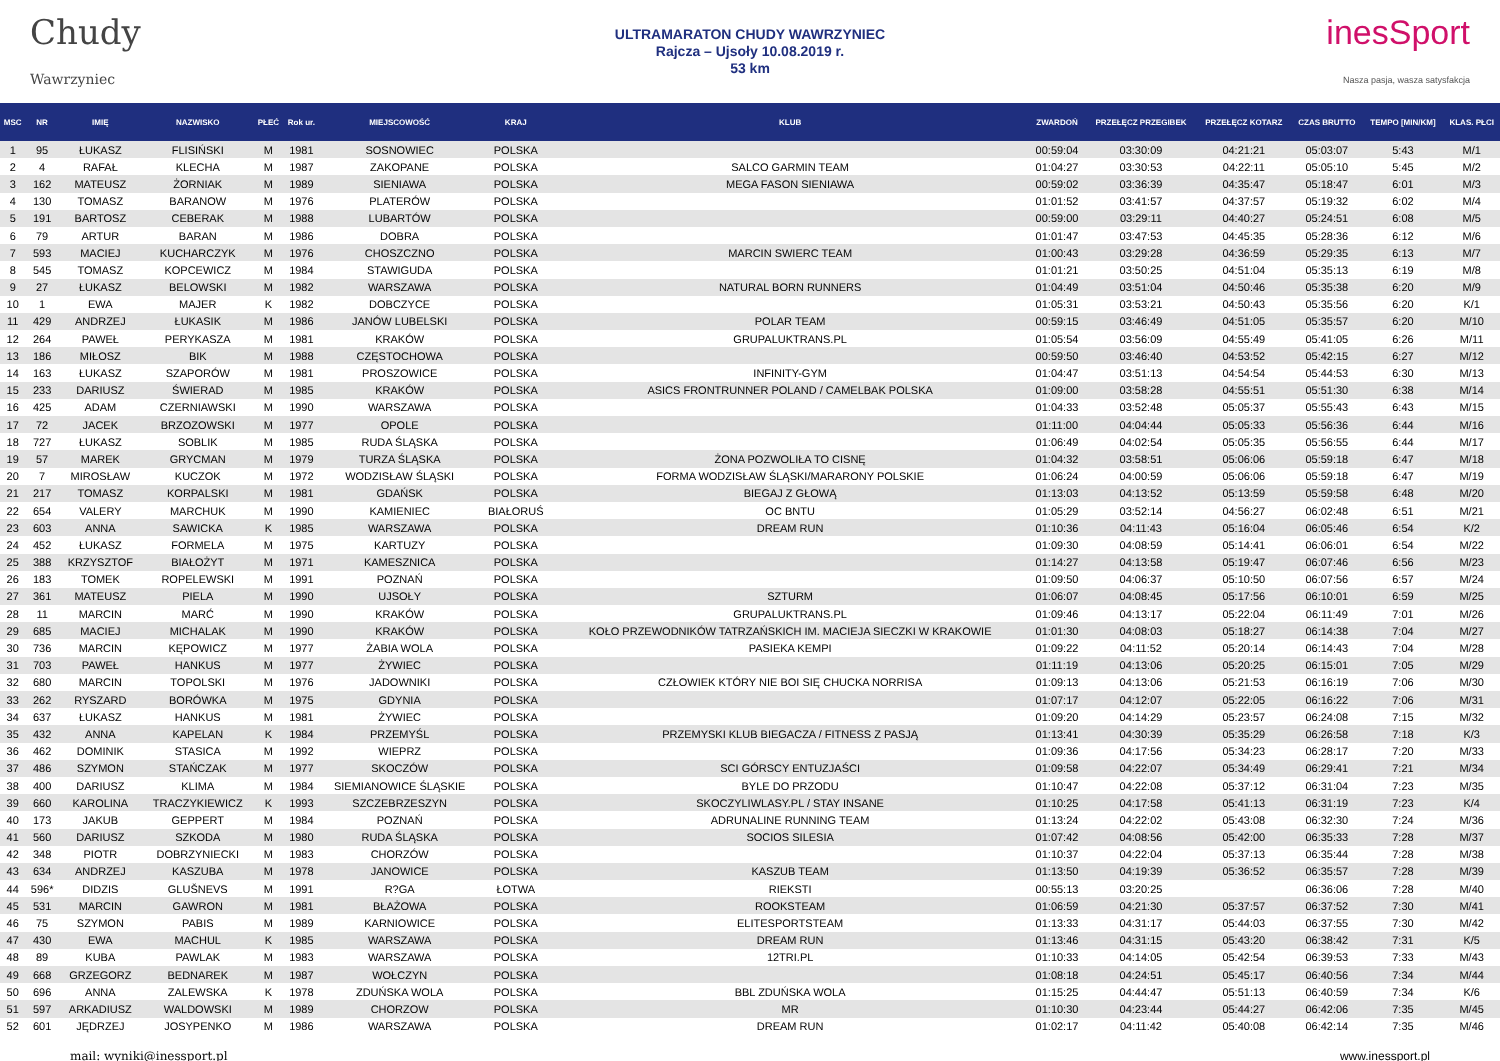Chudy
Wawrzyniec
ULTRAMARATON CHUDY WAWRZYNIEC
Rajcza – Ujsoły 10.08.2019 r.
53 km
inesSport
Nasza pasja, wasza satysfakcja
| MSC | NR | IMIĘ | NAZWISKO | PŁEĆ | Rok ur. | MIEJSCOWOŚĆ | KRAJ | KLUB | ZWARDOŃ | PRZEŁĘCZ PRZEGIBEK | PRZEŁĘCZ KOTARZ | CZAS BRUTTO | TEMPO [MIN/KM] | KLAS. PŁCI |
| --- | --- | --- | --- | --- | --- | --- | --- | --- | --- | --- | --- | --- | --- | --- |
| 1 | 95 | ŁUKASZ | FLISIŃSKI | M | 1981 | SOSNOWIEC | POLSKA | | 00:59:04 | 03:30:09 | 04:21:21 | 05:03:07 | 5:43 | M/1 |
| 2 | 4 | RAFAŁ | KLECHA | M | 1987 | ZAKOPANE | POLSKA | SALCO GARMIN TEAM | 01:04:27 | 03:30:53 | 04:22:11 | 05:05:10 | 5:45 | M/2 |
| 3 | 162 | MATEUSZ | ŻORNIAK | M | 1989 | SIENIAWA | POLSKA | MEGA FASON SIENIAWA | 00:59:02 | 03:36:39 | 04:35:47 | 05:18:47 | 6:01 | M/3 |
| 4 | 130 | TOMASZ | BARANOW | M | 1976 | PLATERÓW | POLSKA | | 01:01:52 | 03:41:57 | 04:37:57 | 05:19:32 | 6:02 | M/4 |
| 5 | 191 | BARTOSZ | CEBERAK | M | 1988 | LUBARTÓW | POLSKA | | 00:59:00 | 03:29:11 | 04:40:27 | 05:24:51 | 6:08 | M/5 |
| 6 | 79 | ARTUR | BARAN | M | 1986 | DOBRA | POLSKA | | 01:01:47 | 03:47:53 | 04:45:35 | 05:28:36 | 6:12 | M/6 |
| 7 | 593 | MACIEJ | KUCHARCZYK | M | 1976 | CHOSZCZNO | POLSKA | MARCIN SWIERC TEAM | 01:00:43 | 03:29:28 | 04:36:59 | 05:29:35 | 6:13 | M/7 |
| 8 | 545 | TOMASZ | KOPCEWICZ | M | 1984 | STAWIGUDA | POLSKA | | 01:01:21 | 03:50:25 | 04:51:04 | 05:35:13 | 6:19 | M/8 |
| 9 | 27 | ŁUKASZ | BELOWSKI | M | 1982 | WARSZAWA | POLSKA | NATURAL BORN RUNNERS | 01:04:49 | 03:51:04 | 04:50:46 | 05:35:38 | 6:20 | M/9 |
| 10 | 1 | EWA | MAJER | K | 1982 | DOBCZYCE | POLSKA | | 01:05:31 | 03:53:21 | 04:50:43 | 05:35:56 | 6:20 | K/1 |
| 11 | 429 | ANDRZEJ | ŁUKASIK | M | 1986 | JANÓW LUBELSKI | POLSKA | POLAR TEAM | 00:59:15 | 03:46:49 | 04:51:05 | 05:35:57 | 6:20 | M/10 |
| 12 | 264 | PAWEŁ | PERYKASZA | M | 1981 | KRAKÓW | POLSKA | GRUPALUKTRANS.PL | 01:05:54 | 03:56:09 | 04:55:49 | 05:41:05 | 6:26 | M/11 |
| 13 | 186 | MIŁOSZ | BIK | M | 1988 | CZĘSTOCHOWA | POLSKA | | 00:59:50 | 03:46:40 | 04:53:52 | 05:42:15 | 6:27 | M/12 |
| 14 | 163 | ŁUKASZ | SZAPORÓW | M | 1981 | PROSZOWICE | POLSKA | INFINITY-GYM | 01:04:47 | 03:51:13 | 04:54:54 | 05:44:53 | 6:30 | M/13 |
| 15 | 233 | DARIUSZ | ŚWIERAD | M | 1985 | KRAKÓW | POLSKA | ASICS FRONTRUNNER POLAND / CAMELBAK POLSKA | 01:09:00 | 03:58:28 | 04:55:51 | 05:51:30 | 6:38 | M/14 |
| 16 | 425 | ADAM | CZERNIAWSKI | M | 1990 | WARSZAWA | POLSKA | | 01:04:33 | 03:52:48 | 05:05:37 | 05:55:43 | 6:43 | M/15 |
| 17 | 72 | JACEK | BRZOZOWSKI | M | 1977 | OPOLE | POLSKA | | 01:11:00 | 04:04:44 | 05:05:33 | 05:56:36 | 6:44 | M/16 |
| 18 | 727 | ŁUKASZ | SOBLIK | M | 1985 | RUDA ŚLĄSKA | POLSKA | | 01:06:49 | 04:02:54 | 05:05:35 | 05:56:55 | 6:44 | M/17 |
| 19 | 57 | MAREK | GRYCMAN | M | 1979 | TURZA ŚLĄSKA | POLSKA | ŻONA POZWOLIŁA TO CISNĘ | 01:04:32 | 03:58:51 | 05:06:06 | 05:59:18 | 6:47 | M/18 |
| 20 | 7 | MIROSŁAW | KUCZOK | M | 1972 | WODZISŁAW ŚLĄSKI | POLSKA | FORMA WODZISŁAW ŚLĄSKI/MARARONY POLSKIE | 01:06:24 | 04:00:59 | 05:06:06 | 05:59:18 | 6:47 | M/19 |
| 21 | 217 | TOMASZ | KORPALSKI | M | 1981 | GDAŃSK | POLSKA | BIEGAJ Z GŁOWĄ | 01:13:03 | 04:13:52 | 05:13:59 | 05:59:58 | 6:48 | M/20 |
| 22 | 654 | VALERY | MARCHUK | M | 1990 | KAMIENIEC | BIAŁORUŚ | OC BNTU | 01:05:29 | 03:52:14 | 04:56:27 | 06:02:48 | 6:51 | M/21 |
| 23 | 603 | ANNA | SAWICKA | K | 1985 | WARSZAWA | POLSKA | DREAM RUN | 01:10:36 | 04:11:43 | 05:16:04 | 06:05:46 | 6:54 | K/2 |
| 24 | 452 | ŁUKASZ | FORMELA | M | 1975 | KARTUZY | POLSKA | | 01:09:30 | 04:08:59 | 05:14:41 | 06:06:01 | 6:54 | M/22 |
| 25 | 388 | KRZYSZTOF | BIAŁOŻYT | M | 1971 | KAMESZNICA | POLSKA | | 01:14:27 | 04:13:58 | 05:19:47 | 06:07:46 | 6:56 | M/23 |
| 26 | 183 | TOMEK | ROPELEWSKI | M | 1991 | POZNAŃ | POLSKA | | 01:09:50 | 04:06:37 | 05:10:50 | 06:07:56 | 6:57 | M/24 |
| 27 | 361 | MATEUSZ | PIELA | M | 1990 | UJSOŁY | POLSKA | SZTURM | 01:06:07 | 04:08:45 | 05:17:56 | 06:10:01 | 6:59 | M/25 |
| 28 | 11 | MARCIN | MARĆ | M | 1990 | KRAKÓW | POLSKA | GRUPALUKTRANS.PL | 01:09:46 | 04:13:17 | 05:22:04 | 06:11:49 | 7:01 | M/26 |
| 29 | 685 | MACIEJ | MICHALAK | M | 1990 | KRAKÓW | POLSKA | KOŁO PRZEWODNIKÓW TATRZAŃSKICH IM. MACIEJA SIECZKI W KRAKOWIE | 01:01:30 | 04:08:03 | 05:18:27 | 06:14:38 | 7:04 | M/27 |
| 30 | 736 | MARCIN | KĘPOWICZ | M | 1977 | ŻABIA WOLA | POLSKA | PASIEKA KEMPI | 01:09:22 | 04:11:52 | 05:20:14 | 06:14:43 | 7:04 | M/28 |
| 31 | 703 | PAWEŁ | HANKUS | M | 1977 | ŻYWIEC | POLSKA | | 01:11:19 | 04:13:06 | 05:20:25 | 06:15:01 | 7:05 | M/29 |
| 32 | 680 | MARCIN | TOPOLSKI | M | 1976 | JADOWNIKI | POLSKA | CZŁOWIEK KTÓRY NIE BOI SIĘ CHUCKA NORRISA | 01:09:13 | 04:13:06 | 05:21:53 | 06:16:19 | 7:06 | M/30 |
| 33 | 262 | RYSZARD | BORÓWKA | M | 1975 | GDYNIA | POLSKA | | 01:07:17 | 04:12:07 | 05:22:05 | 06:16:22 | 7:06 | M/31 |
| 34 | 637 | ŁUKASZ | HANKUS | M | 1981 | ŻYWIEC | POLSKA | | 01:09:20 | 04:14:29 | 05:23:57 | 06:24:08 | 7:15 | M/32 |
| 35 | 432 | ANNA | KAPELAN | K | 1984 | PRZEMYŚL | POLSKA | PRZEMYSKI KLUB BIEGACZA / FITNESS Z PASJĄ | 01:13:41 | 04:30:39 | 05:35:29 | 06:26:58 | 7:18 | K/3 |
| 36 | 462 | DOMINIK | STASICA | M | 1992 | WIEPRZ | POLSKA | | 01:09:36 | 04:17:56 | 05:34:23 | 06:28:17 | 7:20 | M/33 |
| 37 | 486 | SZYMON | STAŃCZAK | M | 1977 | SKOCZÓW | POLSKA | SCI GÓRSCY ENTUZJAŚCI | 01:09:58 | 04:22:07 | 05:34:49 | 06:29:41 | 7:21 | M/34 |
| 38 | 400 | DARIUSZ | KLIMA | M | 1984 | SIEMIANOWICE ŚLĄSKIE | POLSKA | BYLE DO PRZODU | 01:10:47 | 04:22:08 | 05:37:12 | 06:31:04 | 7:23 | M/35 |
| 39 | 660 | KAROLINA | TRACZYKIEWICZ | K | 1993 | SZCZEBRZESZYN | POLSKA | SKOCZYLIWLASY.PL / STAY INSANE | 01:10:25 | 04:17:58 | 05:41:13 | 06:31:19 | 7:23 | K/4 |
| 40 | 173 | JAKUB | GEPPERT | M | 1984 | POZNAŃ | POLSKA | ADRUNALINE RUNNING TEAM | 01:13:24 | 04:22:02 | 05:43:08 | 06:32:30 | 7:24 | M/36 |
| 41 | 560 | DARIUSZ | SZKODA | M | 1980 | RUDA ŚLĄSKA | POLSKA | SOCIOS SILESIA | 01:07:42 | 04:08:56 | 05:42:00 | 06:35:33 | 7:28 | M/37 |
| 42 | 348 | PIOTR | DOBRZYNIECKI | M | 1983 | CHORZÓW | POLSKA | | 01:10:37 | 04:22:04 | 05:37:13 | 06:35:44 | 7:28 | M/38 |
| 43 | 634 | ANDRZEJ | KASZUBA | M | 1978 | JANOWICE | POLSKA | KASZUB TEAM | 01:13:50 | 04:19:39 | 05:36:52 | 06:35:57 | 7:28 | M/39 |
| 44 | 596* | DIDZIS | GLUŠNEVS | M | 1991 | R?GA | ŁOTWA | RIEKSTI | 00:55:13 | 03:20:25 | | 06:36:06 | 7:28 | M/40 |
| 45 | 531 | MARCIN | GAWRON | M | 1981 | BŁAŻOWA | POLSKA | ROOKSTEAM | 01:06:59 | 04:21:30 | 05:37:57 | 06:37:52 | 7:30 | M/41 |
| 46 | 75 | SZYMON | PABIS | M | 1989 | KARNIOWICE | POLSKA | ELITESPORTSTEAM | 01:13:33 | 04:31:17 | 05:44:03 | 06:37:55 | 7:30 | M/42 |
| 47 | 430 | EWA | MACHUL | K | 1985 | WARSZAWA | POLSKA | DREAM RUN | 01:13:46 | 04:31:15 | 05:43:20 | 06:38:42 | 7:31 | K/5 |
| 48 | 89 | KUBA | PAWLAK | M | 1983 | WARSZAWA | POLSKA | 12TRI.PL | 01:10:33 | 04:14:05 | 05:42:54 | 06:39:53 | 7:33 | M/43 |
| 49 | 668 | GRZEGORZ | BEDNAREK | M | 1987 | WOŁCZYN | POLSKA | | 01:08:18 | 04:24:51 | 05:45:17 | 06:40:56 | 7:34 | M/44 |
| 50 | 696 | ANNA | ZALEWSKA | K | 1978 | ZDUŃSKA WOLA | POLSKA | BBL ZDUŃSKA WOLA | 01:15:25 | 04:44:47 | 05:51:13 | 06:40:59 | 7:34 | K/6 |
| 51 | 597 | ARKADIUSZ | WALDOWSKI | M | 1989 | CHORZOW | POLSKA | MR | 01:10:30 | 04:23:44 | 05:44:27 | 06:42:06 | 7:35 | M/45 |
| 52 | 601 | JĘDRZEJ | JOSYPENKO | M | 1986 | WARSZAWA | POLSKA | DREAM RUN | 01:02:17 | 04:11:42 | 05:40:08 | 06:42:14 | 7:35 | M/46 |
mail: wyniki@inessport.pl www.inessport.pl